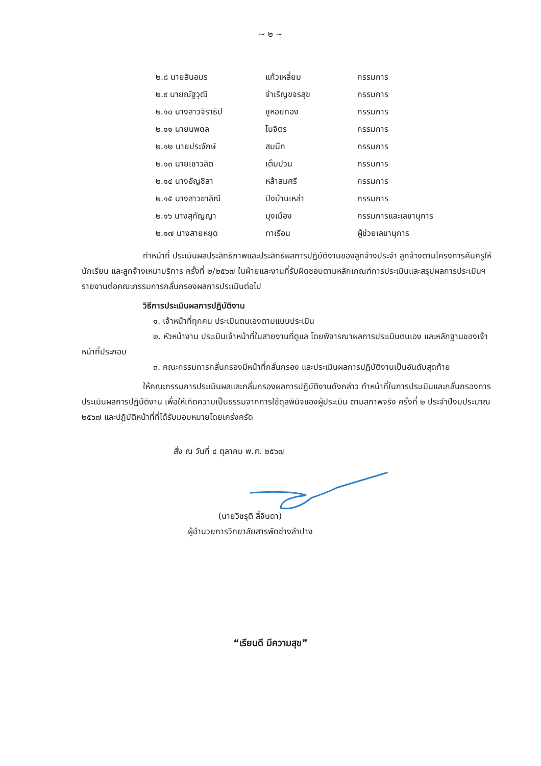~ ๒ ~
| ๒.๘ นายสินอมร | แก้วเหลี่ยม | กรรมการ |
| ๒.๙ นายณัฐวุฒิ | จำเริญขจรสุข | กรรมการ |
| ๒.๑๐ นางสาวจิราธิป | ชูหอยทอง | กรรมการ |
| ๒.๑๑ นายนพดล | โนจิตร | กรรมการ |
| ๒.๑๒ นายประจักษ์ | สมนึก | กรรมการ |
| ๒.๑๓ นายเชาวลิต | เต็มปวน | กรรมการ |
| ๒.๑๔ นางอัญชิสา | หล้าสมศรี | กรรมการ |
| ๒.๑๕ นางสาวชาลิณี | ปิงบ้านเหล่า | กรรมการ |
| ๒.๑๖ นางสุกัญญา | มุงเมือง | กรรมการและเลขานุการ |
| ๒.๑๗ นางสายหยุด | ทาเรือน | ผู้ช่วยเลขานุการ |
ทำหน้าที่ ประเมินผลประสิทธิภาพและประสิทธิผลการปฏิบัติงานของลูกจ้างประจำ ลูกจ้างตามโครงการคืนครูให้นักเรียน และลูกจ้างเหมาบริการ ครั้งที่ ๒/๒๕๖๗ ในฝ่ายและงานที่รับผิดชอบตามหลักเกณฑ์การประเมินและสรุปผลการประเมินฯ รายงานต่อคณะกรรมการกลั่นกรองผลการประเมินต่อไป
วิธีการประเมินผลการปฏิบัติงาน
๑. เจ้าหน้าที่ทุกคน ประเมินตนเองตามแบบประเมิน
๒. หัวหน้างาน ประเมินเจ้าหน้าที่ในสายงานที่ดูแล โดยพิจารณาผลการประเมินตนเอง และหลักฐานของเจ้าหน้าที่ประกอบ
๓. คณะกรรมการกลั่นกรองมีหน้าที่กลั่นกรอง และประเมินผลการปฏิบัติงานเป็นอันดับสุดท้าย
ให้คณะกรรมการประเมินผลและกลั่นกรองผลการปฏิบัติงานดังกล่าว ทำหน้าที่ในการประเมินและกลั่นกรองการประเมินผลการปฏิบัติงาน เพื่อให้เกิดความเป็นธรรมจากการใช้ดุลพินิจของผู้ประเมิน ตามสภาพจริง ครั้งที่ ๒ ประจำปีงบประมาณ ๒๕๖๗ และปฏิบัติหน้าที่ที่ได้รับมอบหมายโดยเคร่งครัด
สั่ง ณ วันที่ ๔ ตุลาคม พ.ศ. ๒๕๖๗
(นายวิชรุติ ลี้จินดา)
ผู้อำนวยการวิทยาลัยสารพัดช่างลำปาง
“เรียนดี มีความสุข”